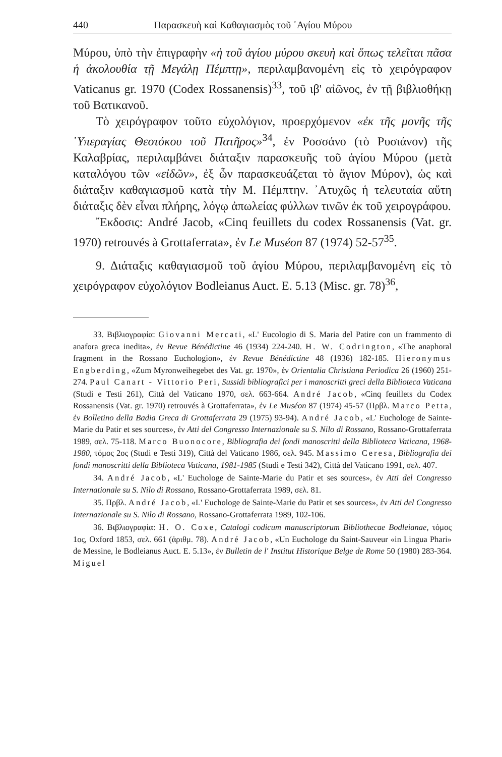440 Παρασκευὴ καὶ Καθαγιασμὸς τοῦ ῾Αγίου Μύρου
Μύρου, ὑπὸ τὴν ἐπιγραφὴν «ἡ τοῦ ἁγίου μύρου σκευὴ καὶ ὅπως τελεῖται πᾶσα ἡ ἀκολουθία τῇ Μεγάλῃ Πέμπτῃ», περιλαμβανομένη εἰς τὸ χειρόγραφον Vaticanus gr. 1970 (Codex Rossanensis)<sup>33</sup>, τοῦ ιβ' αἰῶνος, ἐν τῇ βιβλιοθήκῃ τοῦ Βατικανοῦ.
Τὸ χειρόγραφον τοῦτο εὐχολόγιον, προερχόμενον «ἐκ τῆς μονῆς τῆς ῾Υπεραγίας Θεοτόκου τοῦ Πατῆρος»<sup>34</sup>, ἐν Ροσσάνο (τὸ Ρυσιάνον) τῆς Καλαβρίας, περιλαμβάνει διάταξιν παρασκευῆς τοῦ ἁγίου Μύρου (μετὰ καταλόγου τῶν «εἰδῶν», ἐξ ὧν παρασκευάζεται τὸ ἅγιον Μύρον), ὡς καὶ διάταξιν καθαγιασμοῦ κατὰ τὴν Μ. Πέμπτην. ᾿Ατυχῶς ἡ τελευταία αὕτη διάταξις δὲν εἶναι πλήρης, λόγῳ ἀπωλείας φύλλων τινῶν ἐκ τοῦ χειρογράφου.
῎Εκδοσις: André Jacob, «Cinq feuillets du codex Rossanensis (Vat. gr. 1970) retrouvés à Grottaferrata», ἐν Le Muséon 87 (1974) 52-57<sup>35</sup>.
9. Διάταξις καθαγιασμοῦ τοῦ ἁγίου Μύρου, περιλαμβανομένη εἰς τὸ χειρόγραφον εὐχολόγιον Bodleianus Auct. E. 5.13 (Misc. gr. 78)<sup>36</sup>,
33. Βιβλιογραφία: Giovanni Mercati, «L' Eucologio di S. Maria del Patire con un frammento di anafora greca inedita», ἐν Revue Bénédictine 46 (1934) 224-240. H. W. Codrington, «The anaphoral fragment in the Rossano Euchologion», ἐν Revue Bénédictine 48 (1936) 182-185. Hieronymus Engberding, «Zum Myronweihegebet des Vat. gr. 1970», ἐν Orientalia Christiana Periodica 26 (1960) 251-274. Paul Canart - Vittorio Peri, Sussidi bibliografici per i manoscritti greci della Biblioteca Vaticana (Studi e Testi 261), Città del Vaticano 1970, σελ. 663-664. André Jacob, «Cinq feuillets du Codex Rossanensis (Vat. gr. 1970) retrouvés à Grottaferrata», ἐν Le Muséon 87 (1974) 45-57 (Πρβλ. Marco Petta, ἐν Bolletino della Badia Greca di Grottaferrata 29 (1975) 93-94). André Jacob, «L' Euchologe de Sainte-Marie du Patir et ses sources», ἐν Atti del Congresso Internazionale su S. Nilo di Rossano, Rossano-Grottaferrata 1989, σελ. 75-118. Marco Buonocore, Bibliografia dei fondi manoscritti della Biblioteca Vaticana, 1968-1980, τόμος 2ος (Studi e Testi 319), Città del Vaticano 1986, σελ. 945. Massimo Ceresa, Bibliografia dei fondi manoscritti della Biblioteca Vaticana, 1981-1985 (Studi e Testi 342), Città del Vaticano 1991, σελ. 407.
34. André Jacob, «L' Euchologe de Sainte-Marie du Patir et ses sources», ἐν Atti del Congresso Internationale su S. Nilo di Rossano, Rossano-Grottaferrata 1989, σελ. 81.
35. Πρβλ. André Jacob, «L' Euchologe de Sainte-Marie du Patir et ses sources», ἐν Atti del Congresso Internazionale su S. Nilo di Rossano, Rossano-Grottaferrata 1989, 102-106.
36. Βιβλιογραφία: H. O. Coxe, Catalogi codicum manuscriptorum Bibliothecae Bodleianae, τόμος 1ος, Oxford 1853, σελ. 661 (ἀριθμ. 78). André Jacob, «Un Euchologe du Saint-Sauveur «in Lingua Phari» de Messine, le Bodleianus Auct. E. 5.13», ἐν Bulletin de l' Institut Historique Belge de Rome 50 (1980) 283-364. Miguel